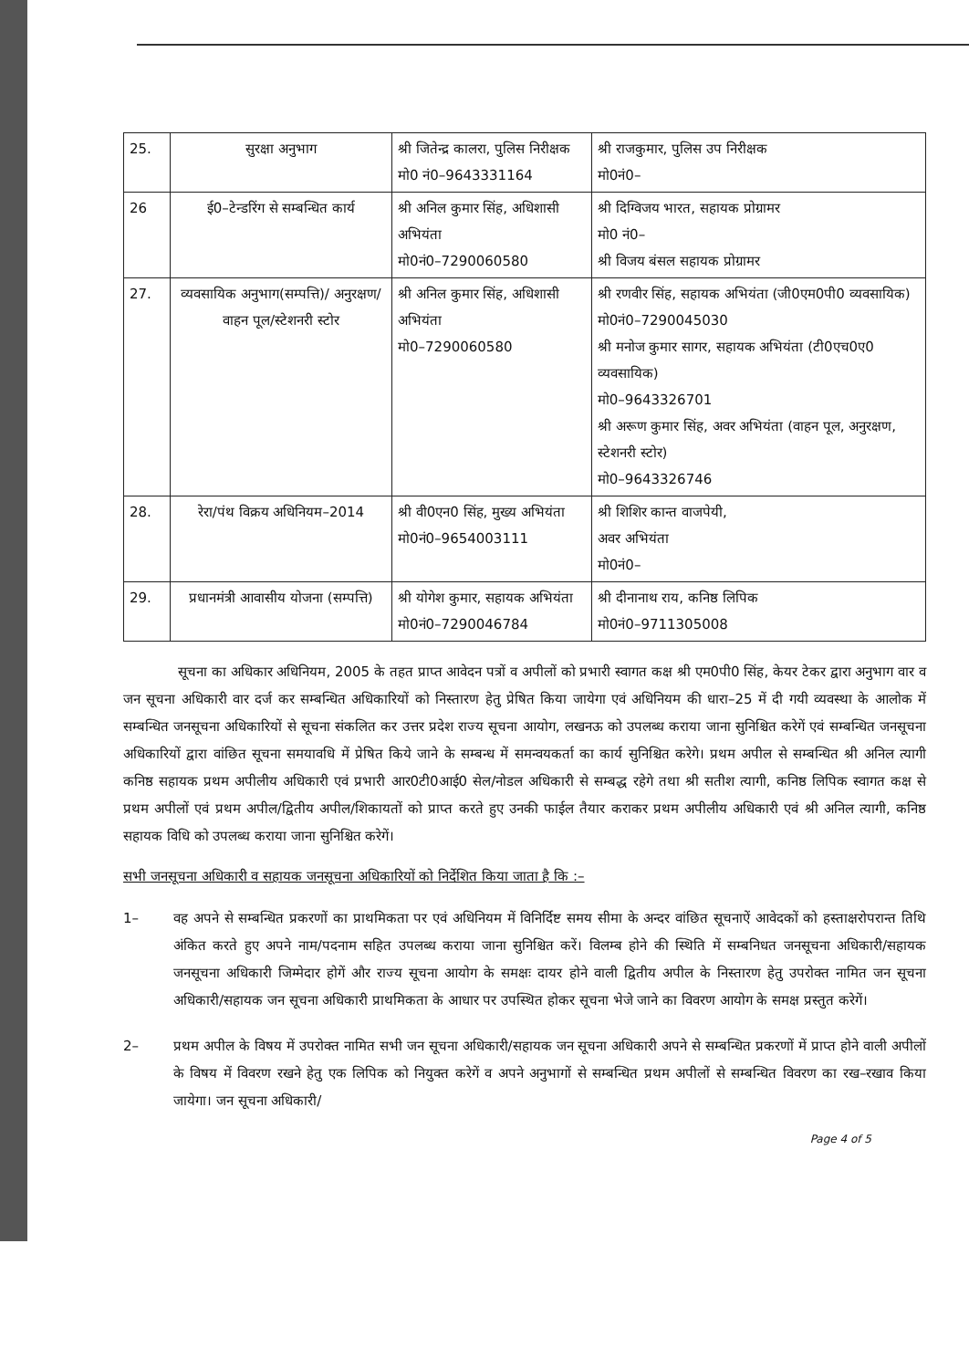| 25. | सुरक्षा अनुभाग | श्री जितेन्द्र कालरा, पुलिस निरीक्षक मो0 नं0–9643331164 | श्री राजकुमार, पुलिस उप निरीक्षक मो0नं0– |
| 26 | ई0–टेन्डरिंग से सम्बन्धित कार्य | श्री अनिल कुमार सिंह, अधिशासी अभियंता मो0नं0–7290060580 | श्री दिग्विजय भारत, सहायक प्रोग्रामर मो0 नं0– श्री विजय बंसल सहायक प्रोग्रामर |
| 27. | व्यवसायिक अनुभाग(सम्पत्ति)/ अनुरक्षण/वाहन पूल/स्टेशनरी स्टोर | श्री अनिल कुमार सिंह, अधिशासी अभियंता मो0–7290060580 | श्री रणवीर सिंह, सहायक अभियंता (जी0एम0पी0 व्यवसायिक) मो0नं0–7290045030 श्री मनोज कुमार सागर, सहायक अभियंता (टी0एच0ए0 व्यवसायिक) मो0–9643326701 श्री अरूण कुमार सिंह, अवर अभियंता (वाहन पूल, अनुरक्षण, स्टेशनरी स्टोर) मो0–9643326746 |
| 28. | रेरा/पंथ विक्रय अधिनियम–2014 | श्री वी0एन0 सिंह, मुख्य अभियंता मो0नं0–9654003111 | श्री शिशिर कान्त वाजपेयी, अवर अभियंता मो0नं0– |
| 29. | प्रधानमंत्री आवासीय योजना (सम्पत्ति) | श्री योगेश कुमार, सहायक अभियंता मो0नं0–7290046784 | श्री दीनानाथ राय, कनिष्ठ लिपिक मो0नं0–9711305008 |
सूचना का अधिकार अधिनियम, 2005 के तहत प्राप्त आवेदन पत्रों व अपीलों को प्रभारी स्वागत कक्ष श्री एम0पी0 सिंह, केयर टेकर द्वारा अनुभाग वार व जन सूचना अधिकारी वार दर्ज कर सम्बन्धित अधिकारियों को निस्तारण हेतु प्रेषित किया जायेगा एवं अधिनियम की धारा–25 में दी गयी व्यवस्था के आलोक में सम्बन्धित जनसूचना अधिकारियों से सूचना संकलित कर उत्तर प्रदेश राज्य सूचना आयोग, लखनऊ को उपलब्ध कराया जाना सुनिश्चित करेगें एवं सम्बन्धित जनसूचना अधिकारियों द्वारा वांछित सूचना समयावधि में प्रेषित किये जाने के सम्बन्ध में समन्वयकर्ता का कार्य सुनिश्चित करेगे। प्रथम अपील से सम्बन्धित श्री अनिल त्यागी कनिष्ठ सहायक प्रथम अपीलीय अधिकारी एवं प्रभारी आर0टी0आई0 सेल/नोडल अधिकारी से सम्बद्ध रहेगे तथा श्री सतीश त्यागी, कनिष्ठ लिपिक स्वागत कक्ष से प्रथम अपीलों एवं प्रथम अपील/द्वितीय अपील/शिकायतों को प्राप्त करते हुए उनकी फाईल तैयार कराकर प्रथम अपीलीय अधिकारी एवं श्री अनिल त्यागी, कनिष्ठ सहायक विधि को उपलब्ध कराया जाना सुनिश्चित करेगें।
सभी जनसूचना अधिकारी व सहायक जनसूचना अधिकारियों को निर्देशित किया जाता है कि :–
1– वह अपने से सम्बन्धित प्रकरणों का प्राथमिकता पर एवं अधिनियम में विनिर्दिष्ट समय सीमा के अन्दर वांछित सूचनाऐं आवेदकों को हस्ताक्षरोपरान्त तिथि अंकित करते हुए अपने नाम/पदनाम सहित उपलब्ध कराया जाना सुनिश्चित करें। विलम्ब होने की स्थिति में सम्बनिधत जनसूचना अधिकारी/सहायक जनसूचना अधिकारी जिम्मेदार होगें और राज्य सूचना आयोग के समक्षः दायर होने वाली द्वितीय अपील के निस्तारण हेतु उपरोक्त नामित जन सूचना अधिकारी/सहायक जन सूचना अधिकारी प्राथमिकता के आधार पर उपस्थित होकर सूचना भेजे जाने का विवरण आयोग के समक्ष प्रस्तुत करेगें।
2– प्रथम अपील के विषय में उपरोक्त नामित सभी जन सूचना अधिकारी/सहायक जन सूचना अधिकारी अपने से सम्बन्धित प्रकरणों में प्राप्त होने वाली अपीलों के विषय में विवरण रखने हेतु एक लिपिक को नियुक्त करेगें व अपने अनुभागों से सम्बन्धित प्रथम अपीलों से सम्बन्धित विवरण का रख–रखाव किया जायेगा। जन सूचना अधिकारी/
Page 4 of 5